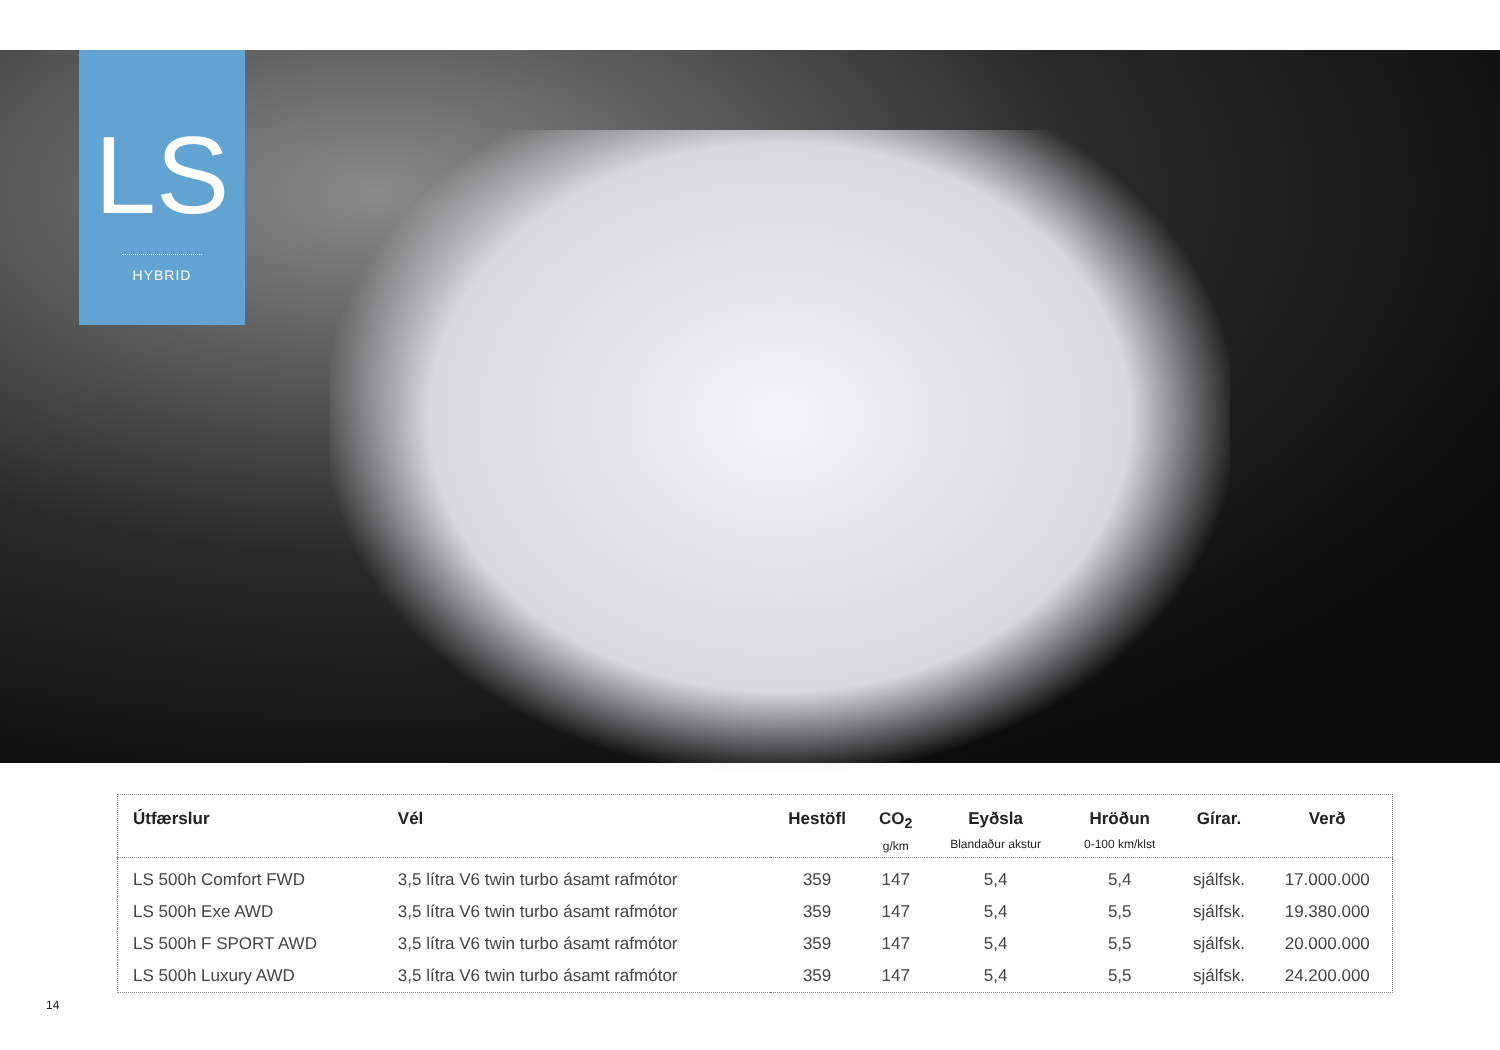LS
HYBRID
| Útfærslur | Vél | Hestöfl | CO<sub>2</sub> g/km | Eyðsla Blandaður akstur | Hröðun 0-100 km/klst | Gírar. | Verð |
| --- | --- | --- | --- | --- | --- | --- | --- |
| LS 500h Comfort FWD | 3,5 lítra V6 twin turbo ásamt rafmótor | 359 | 147 | 5,4 | 5,4 | sjálfsk. | 17.000.000 |
| LS 500h Exe AWD | 3,5 lítra V6 twin turbo ásamt rafmótor | 359 | 147 | 5,4 | 5,5 | sjálfsk. | 19.380.000 |
| LS 500h F SPORT AWD | 3,5 lítra V6 twin turbo ásamt rafmótor | 359 | 147 | 5,4 | 5,5 | sjálfsk. | 20.000.000 |
| LS 500h Luxury AWD | 3,5 lítra V6 twin turbo ásamt rafmótor | 359 | 147 | 5,4 | 5,5 | sjálfsk. | 24.200.000 |
14